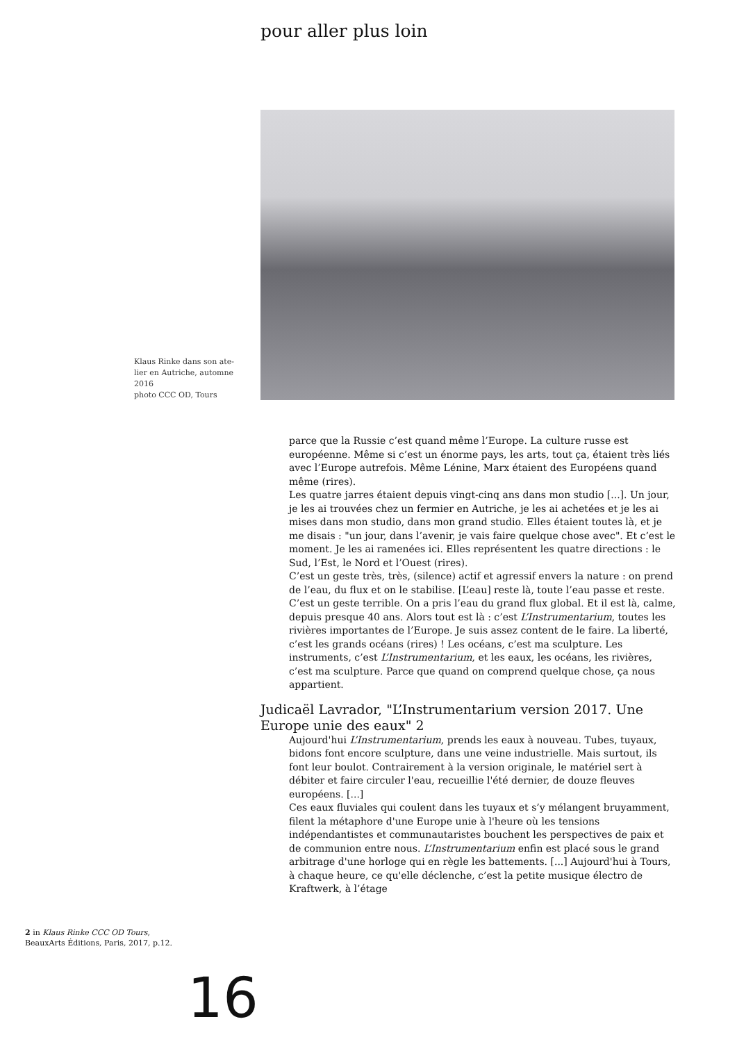pour aller plus loin
Klaus Rinke dans son ate-lier en Autriche, automne 2016
photo CCC OD, Tours
parce que la Russie c’est quand même l’Europe. La culture russe est européenne. Même si c’est un énorme pays, les arts, tout ça, étaient très liés avec l’Europe autrefois. Même Lénine, Marx étaient des Européens quand même (rires).
Les quatre jarres étaient depuis vingt-cinq ans dans mon studio [...]. Un jour, je les ai trouvées chez un fermier en Autriche, je les ai achetées et je les ai mises dans mon studio, dans mon grand studio. Elles étaient toutes là, et je me disais : "un jour, dans l’avenir, je vais faire quelque chose avec". Et c’est le moment. Je les ai ramenées ici. Elles représentent les quatre directions : le Sud, l’Est, le Nord et l’Ouest (rires).
C’est un geste très, très, (silence) actif et agressif envers la nature : on prend de l’eau, du flux et on le stabilise. [L’eau] reste là, toute l’eau passe et reste. C’est un geste terrible. On a pris l’eau du grand flux global. Et il est là, calme, depuis presque 40 ans. Alors tout est là : c’est L’Instrumentarium, toutes les rivières importantes de l’Europe. Je suis assez content de le faire. La liberté, c’est les grands océans (rires) ! Les océans, c’est ma sculpture. Les instruments, c’est L’Instrumentarium, et les eaux, les océans, les rivières, c’est ma sculpture. Parce que quand on comprend quelque chose, ça nous appartient.
Judicaël Lavrador, "L’Instrumentarium version 2017. Une Europe unie des eaux" 2
Aujourd'hui L’Instrumentarium, prends les eaux à nouveau. Tubes, tuyaux, bidons font encore sculpture, dans une veine industrielle. Mais surtout, ils font leur boulot. Contrairement à la version originale, le matériel sert à débiter et faire circuler l'eau, recueillie l'été dernier, de douze fleuves européens. [...]
Ces eaux fluviales qui coulent dans les tuyaux et s’y mélangent bruyamment, filent la métaphore d'une Europe unie à l'heure où les tensions indépendantistes et communautaristes bouchent les perspectives de paix et de communion entre nous. L’Instrumentarium enfin est placé sous le grand arbitrage d'une horloge qui en règle les battements. [...] Aujourd'hui à Tours, à chaque heure, ce qu'elle déclenche, c’est la petite musique électro de Kraftwerk, à l’étage
2 in Klaus Rinke CCC OD Tours, BeauxArts Éditions, Paris, 2017, p.12.
16